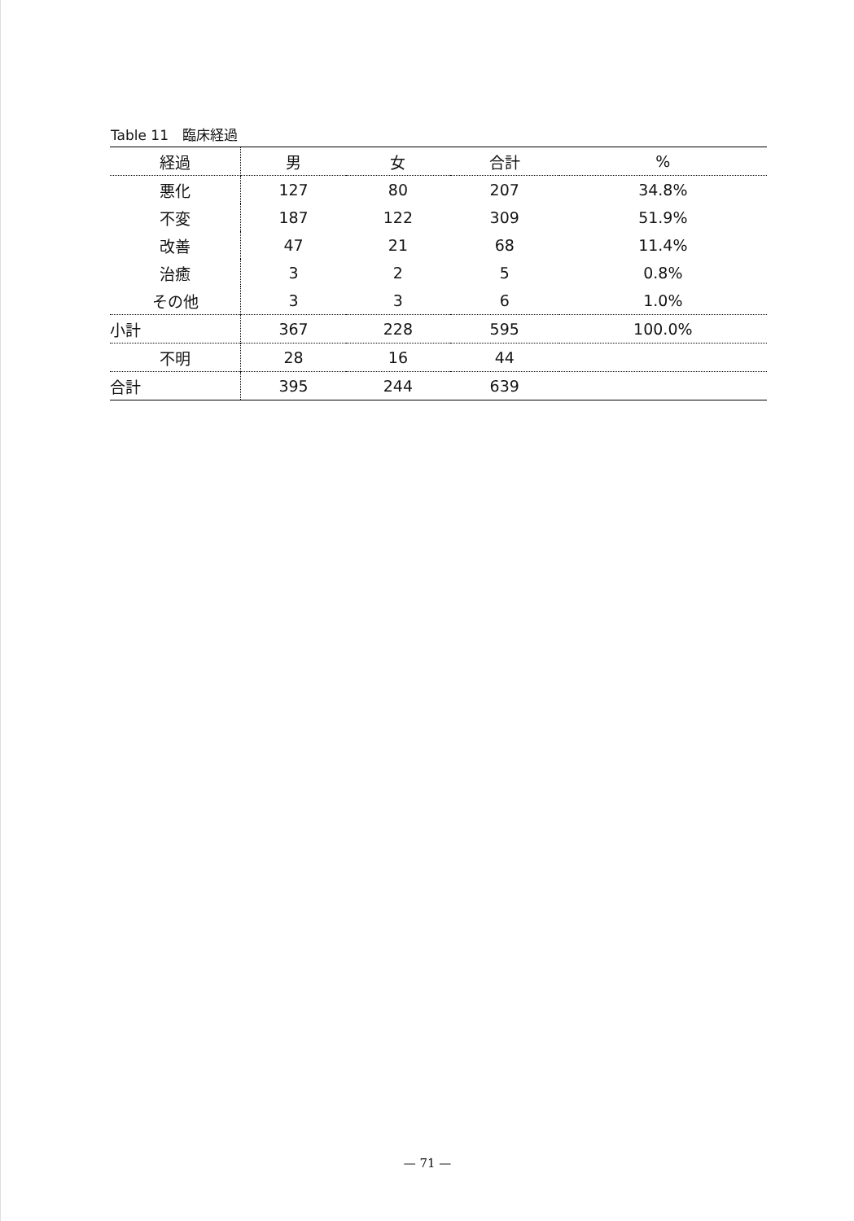Table 11　臨床経過
| 経過 | 男 | 女 | 合計 | % |
| --- | --- | --- | --- | --- |
| 悪化 | 127 | 80 | 207 | 34.8% |
| 不変 | 187 | 122 | 309 | 51.9% |
| 改善 | 47 | 21 | 68 | 11.4% |
| 治癒 | 3 | 2 | 5 | 0.8% |
| その他 | 3 | 3 | 6 | 1.0% |
| 小計 | 367 | 228 | 595 | 100.0% |
| 不明 | 28 | 16 | 44 | |
| 合計 | 395 | 244 | 639 | |
— 71 —